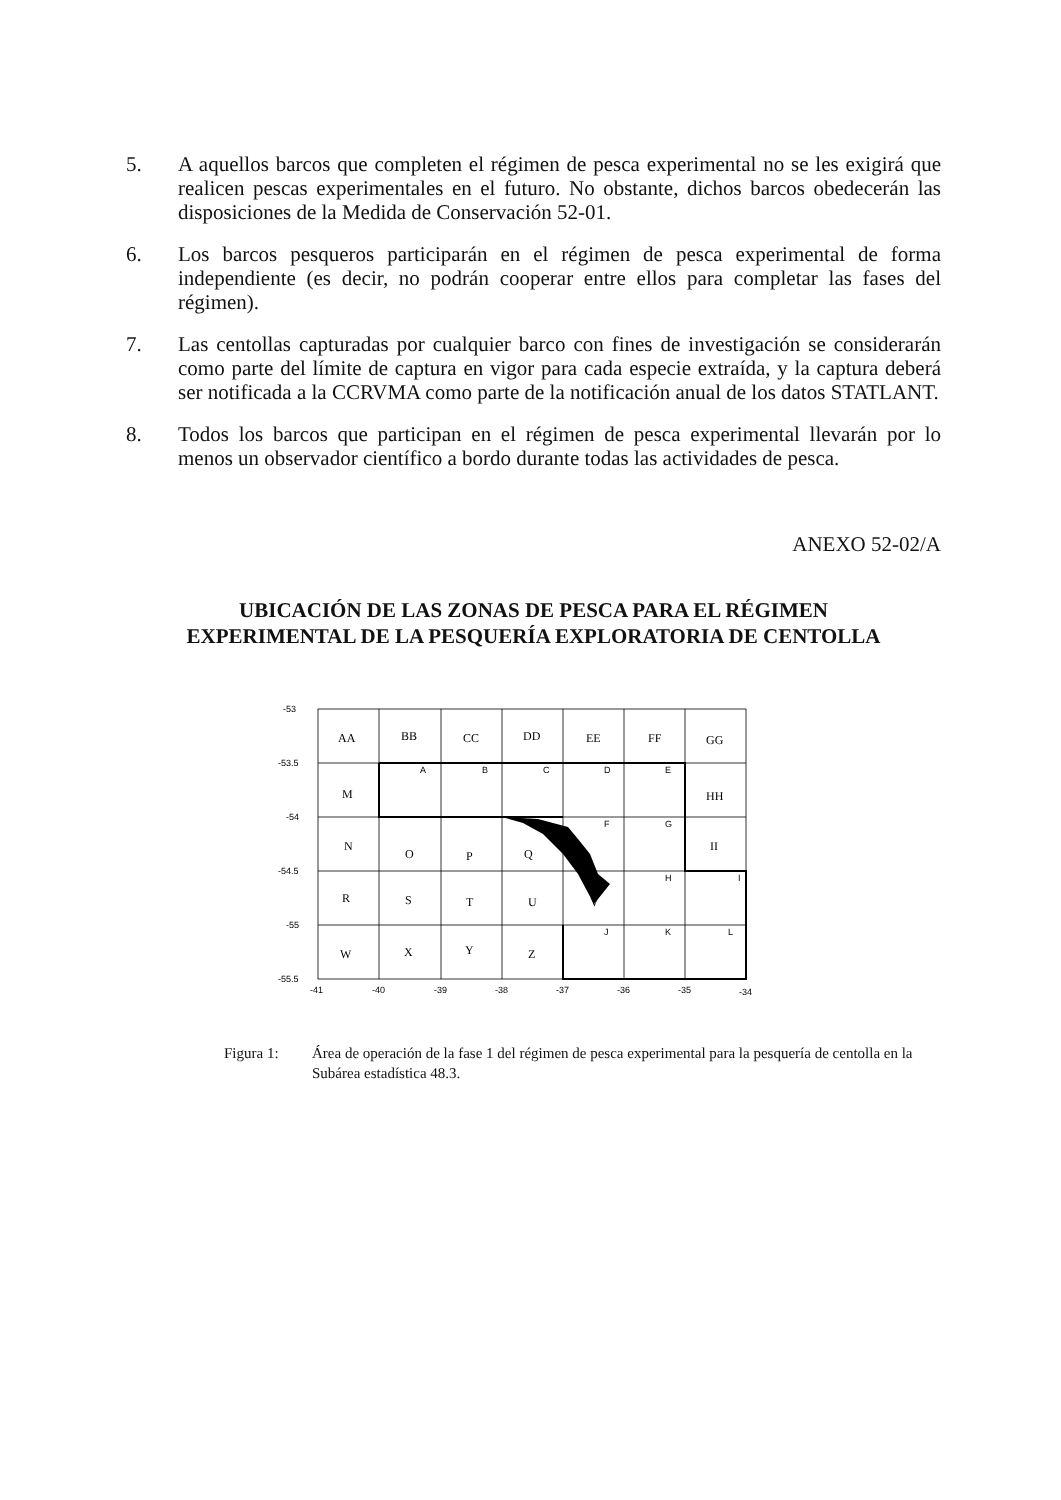5. A aquellos barcos que completen el régimen de pesca experimental no se les exigirá que realicen pescas experimentales en el futuro. No obstante, dichos barcos obedecerán las disposiciones de la Medida de Conservación 52-01.
6. Los barcos pesqueros participarán en el régimen de pesca experimental de forma independiente (es decir, no podrán cooperar entre ellos para completar las fases del régimen).
7. Las centollas capturadas por cualquier barco con fines de investigación se considerarán como parte del límite de captura en vigor para cada especie extraída, y la captura deberá ser notificada a la CCRVMA como parte de la notificación anual de los datos STATLANT.
8. Todos los barcos que participan en el régimen de pesca experimental llevarán por lo menos un observador científico a bordo durante todas las actividades de pesca.
ANEXO 52-02/A
UBICACIÓN DE LAS ZONAS DE PESCA PARA EL RÉGIMEN
EXPERIMENTAL DE LA PESQUERÍA EXPLORATORIA DE CENTOLLA
-53
-53.5
-54
-54.5
-55
-55.5
-41
-40
-39
-38
-37
-36
-35
-34
A
B
C
D
E
F
G
H
I
J
K
L
AA
BB
CC
DD
EE
FF
GG
M
HH
N
O
P
Q
II
R
S
T
U
V
W
X
Y
Z
Figura 1: Área de operación de la fase 1 del régimen de pesca experimental para la pesquería de centolla en la Subárea estadística 48.3.